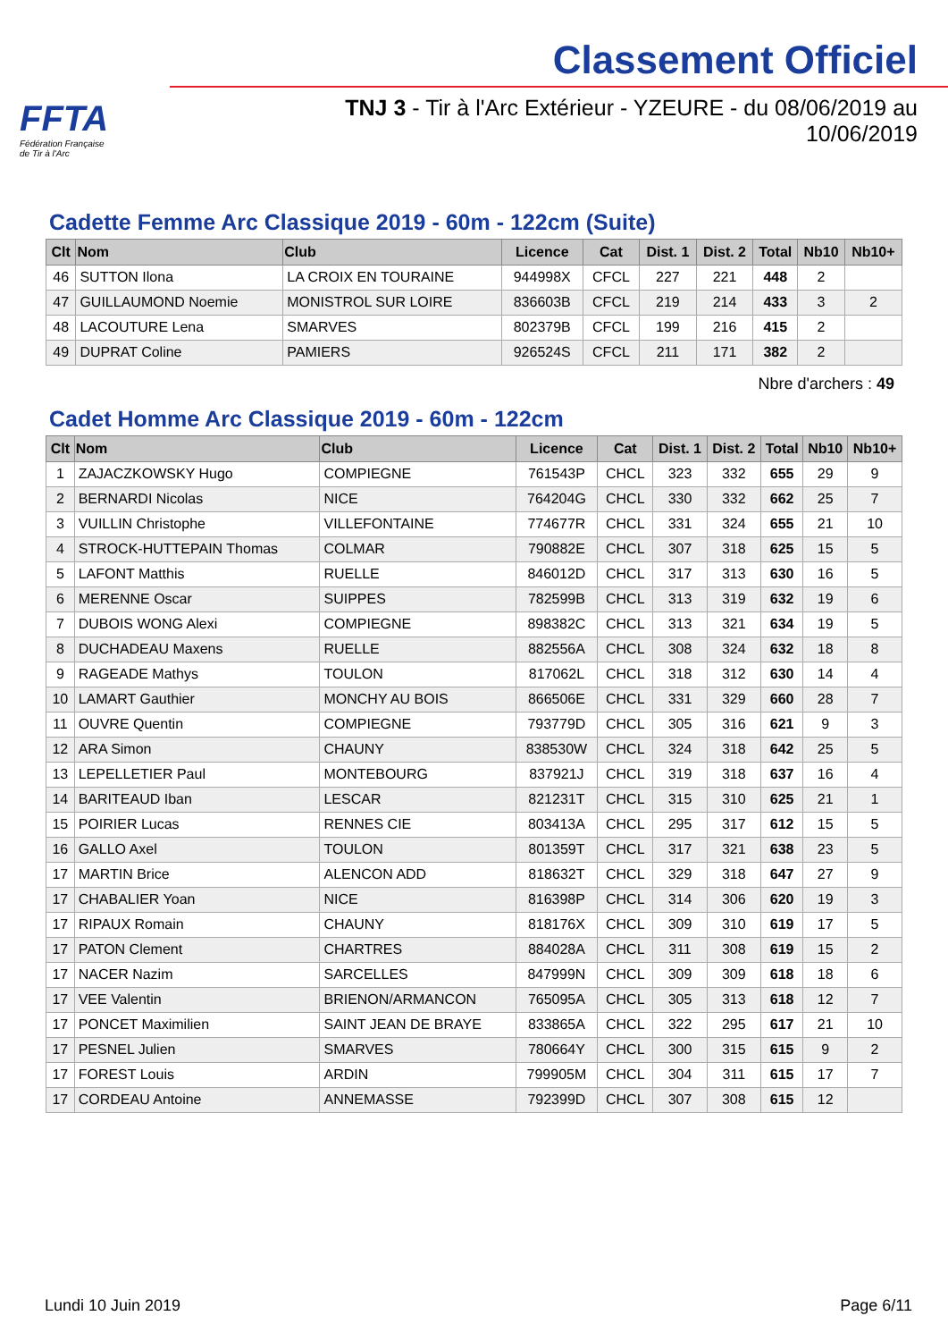FFTA
Fédération Française
de Tir à l'Arc
Classement Officiel
TNJ 3 - Tir à l'Arc Extérieur - YZEURE - du 08/06/2019 au 10/06/2019
Cadette Femme Arc Classique 2019 - 60m - 122cm (Suite)
| Clt | Nom | Club | Licence | Cat | Dist. 1 | Dist. 2 | Total | Nb10 | Nb10+ |
| --- | --- | --- | --- | --- | --- | --- | --- | --- | --- |
| 46 | SUTTON Ilona | LA CROIX EN TOURAINE | 944998X | CFCL | 227 | 221 | 448 | 2 | |
| 47 | GUILLAUMOND Noemie | MONISTROL SUR LOIRE | 836603B | CFCL | 219 | 214 | 433 | 3 | 2 |
| 48 | LACOUTURE Lena | SMARVES | 802379B | CFCL | 199 | 216 | 415 | 2 | |
| 49 | DUPRAT Coline | PAMIERS | 926524S | CFCL | 211 | 171 | 382 | 2 | |
Nbre d'archers : 49
Cadet Homme Arc Classique 2019 - 60m - 122cm
| Clt | Nom | Club | Licence | Cat | Dist. 1 | Dist. 2 | Total | Nb10 | Nb10+ |
| --- | --- | --- | --- | --- | --- | --- | --- | --- | --- |
| 1 | ZAJACZKOWSKY Hugo | COMPIEGNE | 761543P | CHCL | 323 | 332 | 655 | 29 | 9 |
| 2 | BERNARDI Nicolas | NICE | 764204G | CHCL | 330 | 332 | 662 | 25 | 7 |
| 3 | VUILLIN Christophe | VILLEFONTAINE | 774677R | CHCL | 331 | 324 | 655 | 21 | 10 |
| 4 | STROCK-HUTTEPAIN Thomas | COLMAR | 790882E | CHCL | 307 | 318 | 625 | 15 | 5 |
| 5 | LAFONT Matthis | RUELLE | 846012D | CHCL | 317 | 313 | 630 | 16 | 5 |
| 6 | MERENNE Oscar | SUIPPES | 782599B | CHCL | 313 | 319 | 632 | 19 | 6 |
| 7 | DUBOIS WONG Alexi | COMPIEGNE | 898382C | CHCL | 313 | 321 | 634 | 19 | 5 |
| 8 | DUCHADEAU Maxens | RUELLE | 882556A | CHCL | 308 | 324 | 632 | 18 | 8 |
| 9 | RAGEADE Mathys | TOULON | 817062L | CHCL | 318 | 312 | 630 | 14 | 4 |
| 10 | LAMART Gauthier | MONCHY AU BOIS | 866506E | CHCL | 331 | 329 | 660 | 28 | 7 |
| 11 | OUVRE Quentin | COMPIEGNE | 793779D | CHCL | 305 | 316 | 621 | 9 | 3 |
| 12 | ARA Simon | CHAUNY | 838530W | CHCL | 324 | 318 | 642 | 25 | 5 |
| 13 | LEPELLETIER Paul | MONTEBOURG | 837921J | CHCL | 319 | 318 | 637 | 16 | 4 |
| 14 | BARITEAUD Iban | LESCAR | 821231T | CHCL | 315 | 310 | 625 | 21 | 1 |
| 15 | POIRIER Lucas | RENNES CIE | 803413A | CHCL | 295 | 317 | 612 | 15 | 5 |
| 16 | GALLO Axel | TOULON | 801359T | CHCL | 317 | 321 | 638 | 23 | 5 |
| 17 | MARTIN Brice | ALENCON ADD | 818632T | CHCL | 329 | 318 | 647 | 27 | 9 |
| 17 | CHABALIER Yoan | NICE | 816398P | CHCL | 314 | 306 | 620 | 19 | 3 |
| 17 | RIPAUX Romain | CHAUNY | 818176X | CHCL | 309 | 310 | 619 | 17 | 5 |
| 17 | PATON Clement | CHARTRES | 884028A | CHCL | 311 | 308 | 619 | 15 | 2 |
| 17 | NACER Nazim | SARCELLES | 847999N | CHCL | 309 | 309 | 618 | 18 | 6 |
| 17 | VEE Valentin | BRIENON/ARMANCON | 765095A | CHCL | 305 | 313 | 618 | 12 | 7 |
| 17 | PONCET Maximilien | SAINT JEAN DE BRAYE | 833865A | CHCL | 322 | 295 | 617 | 21 | 10 |
| 17 | PESNEL Julien | SMARVES | 780664Y | CHCL | 300 | 315 | 615 | 9 | 2 |
| 17 | FOREST Louis | ARDIN | 799905M | CHCL | 304 | 311 | 615 | 17 | 7 |
| 17 | CORDEAU Antoine | ANNEMASSE | 792399D | CHCL | 307 | 308 | 615 | 12 | |
Lundi 10 Juin 2019 Page 6/11